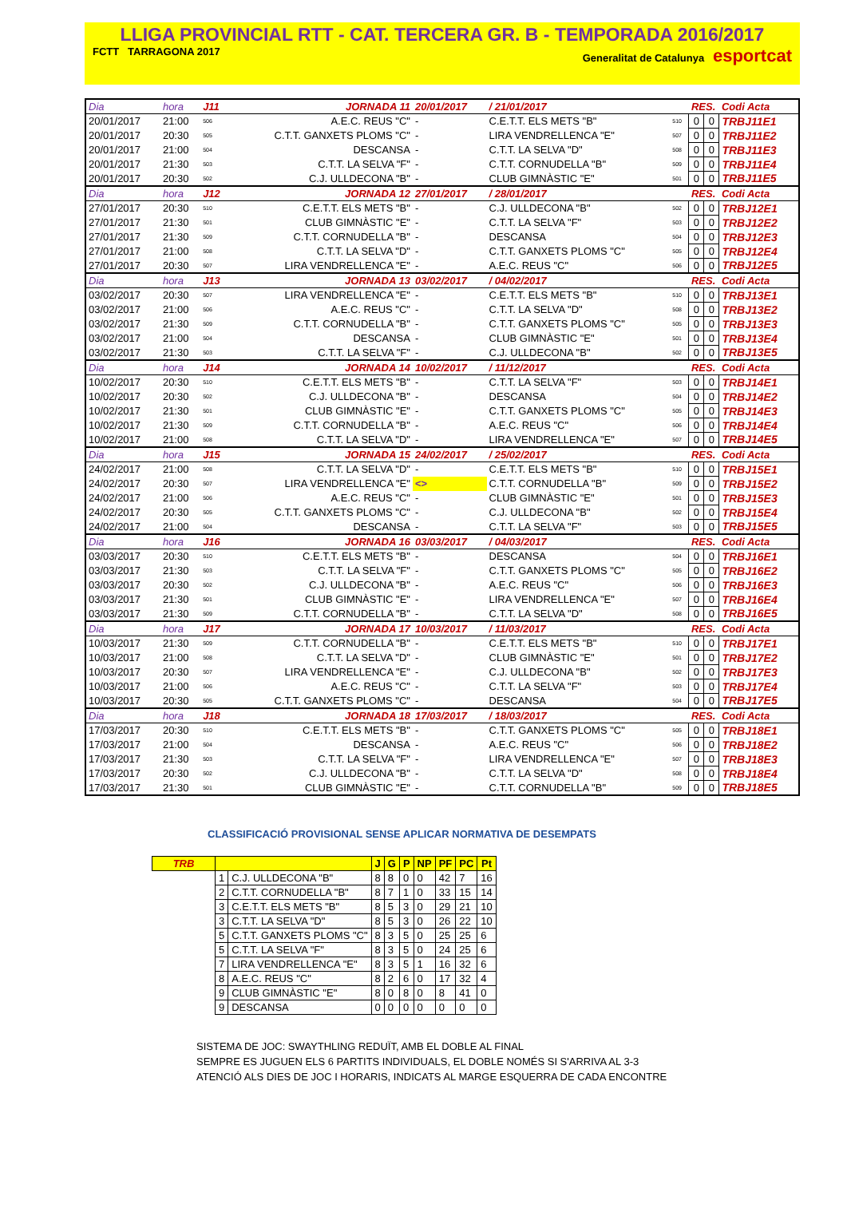LLIGA PROVINCIAL RTT - CAT. TERCERA GR. B - TEMPORADA 2016/2017
FCTT TARRAGONA 2017 Generalitat de Catalunya esportcat
| Dia | hora | J11 | JORNADA 11 | 20/01/2017 | / 21/01/2017 | | RES. | | Codi Acta |
| 20/01/2017 | 21:00 | 506 | A.E.C. REUS "C" | - | C.E.T.T. ELS METS "B" | 510 | 0 | 0 | TRBJ11E1 |
| 20/01/2017 | 20:30 | 505 | C.T.T. GANXETS PLOMS "C" | - | LIRA VENDRELLENCA "E" | 507 | 0 | 0 | TRBJ11E2 |
| 20/01/2017 | 21:00 | 504 | DESCANSA | - | C.T.T. LA SELVA "D" | 508 | 0 | 0 | TRBJ11E3 |
| 20/01/2017 | 21:30 | 503 | C.T.T. LA SELVA "F" | - | C.T.T. CORNUDELLA "B" | 509 | 0 | 0 | TRBJ11E4 |
| 20/01/2017 | 20:30 | 502 | C.J. ULLDECONA "B" | - | CLUB GIMNÀSTIC "E" | 501 | 0 | 0 | TRBJ11E5 |
| Dia | hora | J12 | JORNADA 12 | 27/01/2017 | / 28/01/2017 | | RES. | | Codi Acta |
| 27/01/2017 | 20:30 | 510 | C.E.T.T. ELS METS "B" | - | C.J. ULLDECONA "B" | 502 | 0 | 0 | TRBJ12E1 |
| 27/01/2017 | 21:30 | 501 | CLUB GIMNÀSTIC "E" | - | C.T.T. LA SELVA "F" | 503 | 0 | 0 | TRBJ12E2 |
| 27/01/2017 | 21:30 | 509 | C.T.T. CORNUDELLA "B" | - | DESCANSA | 504 | 0 | 0 | TRBJ12E3 |
| 27/01/2017 | 21:00 | 508 | C.T.T. LA SELVA "D" | - | C.T.T. GANXETS PLOMS "C" | 505 | 0 | 0 | TRBJ12E4 |
| 27/01/2017 | 20:30 | 507 | LIRA VENDRELLENCA "E" | - | A.E.C. REUS "C" | 506 | 0 | 0 | TRBJ12E5 |
| Dia | hora | J13 | JORNADA 13 | 03/02/2017 | / 04/02/2017 | | RES. | | Codi Acta |
| 03/02/2017 | 20:30 | 507 | LIRA VENDRELLENCA "E" | - | C.E.T.T. ELS METS "B" | 510 | 0 | 0 | TRBJ13E1 |
| 03/02/2017 | 21:00 | 506 | A.E.C. REUS "C" | - | C.T.T. LA SELVA "D" | 508 | 0 | 0 | TRBJ13E2 |
| 03/02/2017 | 21:30 | 509 | C.T.T. CORNUDELLA "B" | - | C.T.T. GANXETS PLOMS "C" | 505 | 0 | 0 | TRBJ13E3 |
| 03/02/2017 | 21:00 | 504 | DESCANSA | - | CLUB GIMNÀSTIC "E" | 501 | 0 | 0 | TRBJ13E4 |
| 03/02/2017 | 21:30 | 503 | C.T.T. LA SELVA "F" | - | C.J. ULLDECONA "B" | 502 | 0 | 0 | TRBJ13E5 |
| Dia | hora | J14 | JORNADA 14 | 10/02/2017 | / 11/12/2017 | | RES. | | Codi Acta |
| 10/02/2017 | 20:30 | 510 | C.E.T.T. ELS METS "B" | - | C.T.T. LA SELVA "F" | 503 | 0 | 0 | TRBJ14E1 |
| 10/02/2017 | 20:30 | 502 | C.J. ULLDECONA "B" | - | DESCANSA | 504 | 0 | 0 | TRBJ14E2 |
| 10/02/2017 | 21:30 | 501 | CLUB GIMNÀSTIC "E" | - | C.T.T. GANXETS PLOMS "C" | 505 | 0 | 0 | TRBJ14E3 |
| 10/02/2017 | 21:30 | 509 | C.T.T. CORNUDELLA "B" | - | A.E.C. REUS "C" | 506 | 0 | 0 | TRBJ14E4 |
| 10/02/2017 | 21:00 | 508 | C.T.T. LA SELVA "D" | - | LIRA VENDRELLENCA "E" | 507 | 0 | 0 | TRBJ14E5 |
| Dia | hora | J15 | JORNADA 15 | 24/02/2017 | / 25/02/2017 | | RES. | | Codi Acta |
| 24/02/2017 | 21:00 | 508 | C.T.T. LA SELVA "D" | - | C.E.T.T. ELS METS "B" | 510 | 0 | 0 | TRBJ15E1 |
| 24/02/2017 | 20:30 | 507 | LIRA VENDRELLENCA "E" | <> | C.T.T. CORNUDELLA "B" | 509 | 0 | 0 | TRBJ15E2 |
| 24/02/2017 | 21:00 | 506 | A.E.C. REUS "C" | - | CLUB GIMNÀSTIC "E" | 501 | 0 | 0 | TRBJ15E3 |
| 24/02/2017 | 20:30 | 505 | C.T.T. GANXETS PLOMS "C" | - | C.J. ULLDECONA "B" | 502 | 0 | 0 | TRBJ15E4 |
| 24/02/2017 | 21:00 | 504 | DESCANSA | - | C.T.T. LA SELVA "F" | 503 | 0 | 0 | TRBJ15E5 |
| Dia | hora | J16 | JORNADA 16 | 03/03/2017 | / 04/03/2017 | | RES. | | Codi Acta |
| 03/03/2017 | 20:30 | 510 | C.E.T.T. ELS METS "B" | - | DESCANSA | 504 | 0 | 0 | TRBJ16E1 |
| 03/03/2017 | 21:30 | 503 | C.T.T. LA SELVA "F" | - | C.T.T. GANXETS PLOMS "C" | 505 | 0 | 0 | TRBJ16E2 |
| 03/03/2017 | 20:30 | 502 | C.J. ULLDECONA "B" | - | A.E.C. REUS "C" | 506 | 0 | 0 | TRBJ16E3 |
| 03/03/2017 | 21:30 | 501 | CLUB GIMNÀSTIC "E" | - | LIRA VENDRELLENCA "E" | 507 | 0 | 0 | TRBJ16E4 |
| 03/03/2017 | 21:30 | 509 | C.T.T. CORNUDELLA "B" | - | C.T.T. LA SELVA "D" | 508 | 0 | 0 | TRBJ16E5 |
| Dia | hora | J17 | JORNADA 17 | 10/03/2017 | / 11/03/2017 | | RES. | | Codi Acta |
| 10/03/2017 | 21:30 | 509 | C.T.T. CORNUDELLA "B" | - | C.E.T.T. ELS METS "B" | 510 | 0 | 0 | TRBJ17E1 |
| 10/03/2017 | 21:00 | 508 | C.T.T. LA SELVA "D" | - | CLUB GIMNÀSTIC "E" | 501 | 0 | 0 | TRBJ17E2 |
| 10/03/2017 | 20:30 | 507 | LIRA VENDRELLENCA "E" | - | C.J. ULLDECONA "B" | 502 | 0 | 0 | TRBJ17E3 |
| 10/03/2017 | 21:00 | 506 | A.E.C. REUS "C" | - | C.T.T. LA SELVA "F" | 503 | 0 | 0 | TRBJ17E4 |
| 10/03/2017 | 20:30 | 505 | C.T.T. GANXETS PLOMS "C" | - | DESCANSA | 504 | 0 | 0 | TRBJ17E5 |
| Dia | hora | J18 | JORNADA 18 | 17/03/2017 | / 18/03/2017 | | RES. | | Codi Acta |
| 17/03/2017 | 20:30 | 510 | C.E.T.T. ELS METS "B" | - | C.T.T. GANXETS PLOMS "C" | 505 | 0 | 0 | TRBJ18E1 |
| 17/03/2017 | 21:00 | 504 | DESCANSA | - | A.E.C. REUS "C" | 506 | 0 | 0 | TRBJ18E2 |
| 17/03/2017 | 21:30 | 503 | C.T.T. LA SELVA "F" | - | LIRA VENDRELLENCA "E" | 507 | 0 | 0 | TRBJ18E3 |
| 17/03/2017 | 20:30 | 502 | C.J. ULLDECONA "B" | - | C.T.T. LA SELVA "D" | 508 | 0 | 0 | TRBJ18E4 |
| 17/03/2017 | 21:30 | 501 | CLUB GIMNÀSTIC "E" | - | C.T.T. CORNUDELLA "B" | 509 | 0 | 0 | TRBJ18E5 |
CLASSIFICACIÓ PROVISIONAL SENSE APLICAR NORMATIVA DE DESEMPATS
| TRB | | | J | G | P | NP | PF | PC | Pt |
| --- | --- | --- | --- | --- | --- | --- | --- | --- | --- |
| | 1 | C.J. ULLDECONA "B" | 8 | 8 | 0 | 0 | 42 | 7 | 16 |
| | 2 | C.T.T. CORNUDELLA "B" | 8 | 7 | 1 | 0 | 33 | 15 | 14 |
| | 3 | C.E.T.T. ELS METS "B" | 8 | 5 | 3 | 0 | 29 | 21 | 10 |
| | 3 | C.T.T. LA SELVA "D" | 8 | 5 | 3 | 0 | 26 | 22 | 10 |
| | 5 | C.T.T. GANXETS PLOMS "C" | 8 | 3 | 5 | 0 | 25 | 25 | 6 |
| | 5 | C.T.T. LA SELVA "F" | 8 | 3 | 5 | 0 | 24 | 25 | 6 |
| | 7 | LIRA VENDRELLENCA "E" | 8 | 3 | 5 | 1 | 16 | 32 | 6 |
| | 8 | A.E.C. REUS "C" | 8 | 2 | 6 | 0 | 17 | 32 | 4 |
| | 9 | CLUB GIMNÀSTIC "E" | 8 | 0 | 8 | 0 | 8 | 41 | 0 |
| | 9 | DESCANSA | 0 | 0 | 0 | 0 | 0 | 0 | 0 |
SISTEMA DE JOC: SWAYTHLING REDUÏT, AMB EL DOBLE AL FINAL
SEMPRE ES JUGUEN ELS 6 PARTITS INDIVIDUALS, EL DOBLE NOMÉS SI S'ARRIVA AL 3-3
ATENCIÓ ALS DIES DE JOC I HORARIS, INDICATS AL MARGE ESQUERRA DE CADA ENCONTRE